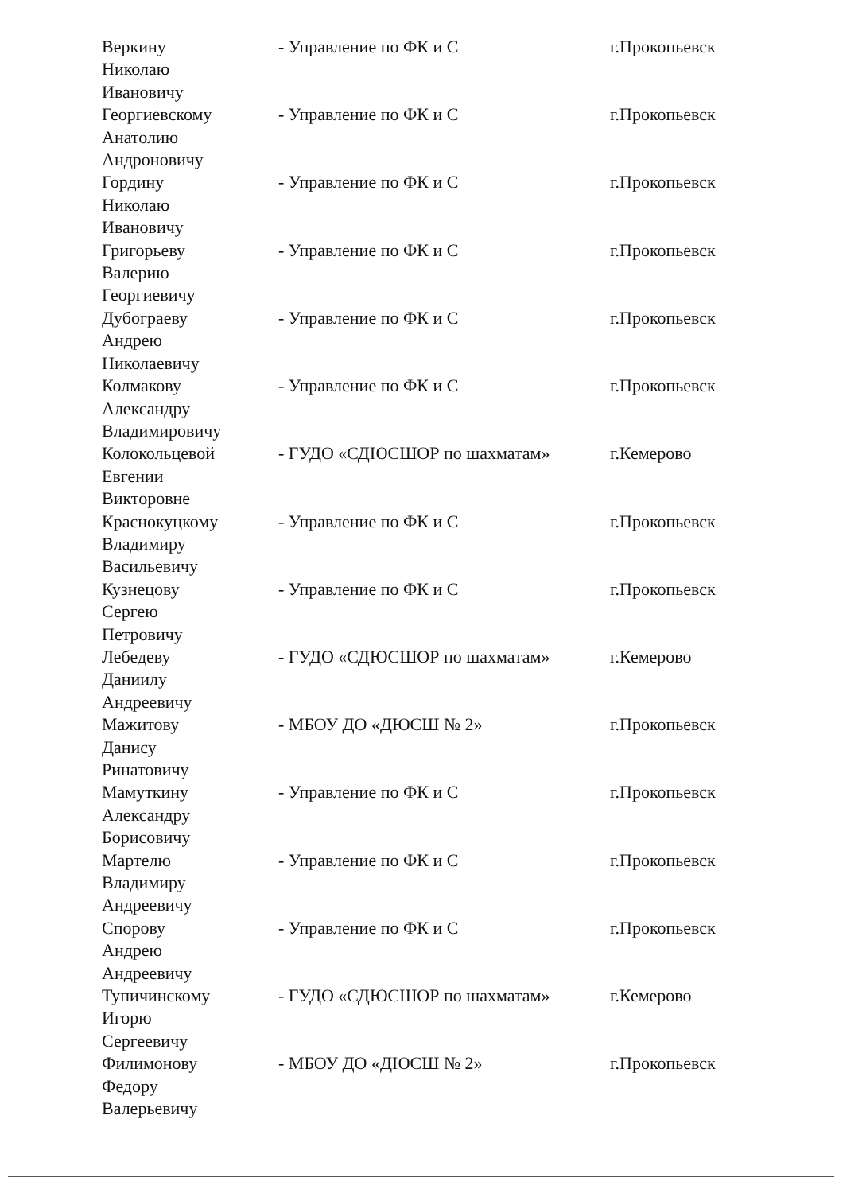| Веркину Николаю Ивановичу | - Управление по ФК и С | г.Прокопьевск |
| Георгиевскому Анатолию Андроновичу | - Управление по ФК и С | г.Прокопьевск |
| Гордину Николаю Ивановичу | - Управление по ФК и С | г.Прокопьевск |
| Григорьеву Валерию Георгиевичу | - Управление по ФК и С | г.Прокопьевск |
| Дубограеву Андрею Николаевичу | - Управление по ФК и С | г.Прокопьевск |
| Колмакову Александру Владимировичу | - Управление по ФК и С | г.Прокопьевск |
| Колокольцевой Евгении Викторовне | - ГУДО «СДЮСШОР по шахматам» | г.Кемерово |
| Краснокуцкому Владимиру Васильевичу | - Управление по ФК и С | г.Прокопьевск |
| Кузнецову Сергею Петровичу | - Управление по ФК и С | г.Прокопьевск |
| Лебедеву Даниилу Андреевичу | - ГУДО «СДЮСШОР по шахматам» | г.Кемерово |
| Мажитову Данису Ринатовичу | - МБОУ ДО «ДЮСШ № 2» | г.Прокопьевск |
| Мамуткину Александру Борисовичу | - Управление по ФК и С | г.Прокопьевск |
| Мартелю Владимиру Андреевичу | - Управление по ФК и С | г.Прокопьевск |
| Спорову Андрею Андреевичу | - Управление по ФК и С | г.Прокопьевск |
| Тупичинскому Игорю Сергеевичу | - ГУДО «СДЮСШОР по шахматам» | г.Кемерово |
| Филимонову Федору Валерьевичу | - МБОУ ДО «ДЮСШ № 2» | г.Прокопьевск |